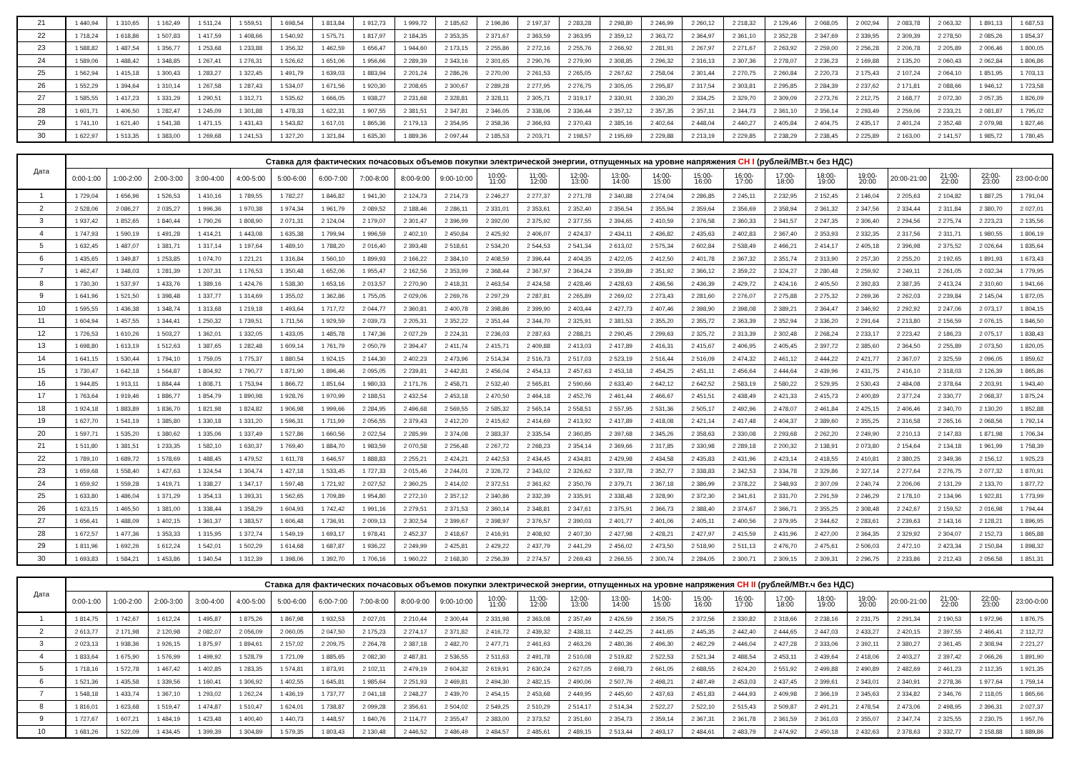| 21 | 1 440,94 | 1 310,65 | 1 162,49 | 1 511,24 | 1 559,51 | 1 698,54 | 1 813,84 | 1 912,73 | 1 999,72 | 2 185,62 | 2 196,86 | 2 197,37 | 2 283,28 | 2 298,80 | 2 246,99 | 2 260,12 | 2 218,32 | 2 129,46 | 2 068,05 | 2 002,94 | 2 083,78 | 2 063,32 | 1 891,13 | 1 687,53 |
| 22 | 1 718,24 | 1 618,86 | 1 507,83 | 1 417,59 | 1 408,66 | 1 540,92 | 1 575,71 | 1 817,97 | 2 184,35 | 2 353,35 | 2 371,67 | 2 363,59 | 2 363,95 | 2 359,12 | 2 363,72 | 2 364,97 | 2 361,10 | 2 352,28 | 2 347,69 | 2 339,95 | 2 309,39 | 2 278,50 | 2 085,26 | 1 854,37 |
| 23 | 1 588,82 | 1 487,54 | 1 356,77 | 1 253,68 | 1 233,88 | 1 356,32 | 1 462,59 | 1 656,47 | 1 944,60 | 2 173,15 | 2 255,86 | 2 272,16 | 2 255,76 | 2 266,92 | 2 281,91 | 2 267,97 | 2 271,67 | 2 263,92 | 2 259,00 | 2 256,28 | 2 206,78 | 2 205,89 | 2 006,46 | 1 800,05 |
| 24 | 1 589,06 | 1 488,42 | 1 348,85 | 1 267,41 | 1 276,31 | 1 526,62 | 1 651,06 | 1 956,66 | 2 289,39 | 2 343,16 | 2 301,65 | 2 290,76 | 2 279,90 | 2 308,85 | 2 296,32 | 2 316,13 | 2 307,36 | 2 278,07 | 2 236,23 | 2 169,88 | 2 135,20 | 2 060,43 | 2 062,84 | 1 806,86 |
| 25 | 1 562,94 | 1 415,18 | 1 300,43 | 1 283,27 | 1 322,45 | 1 491,79 | 1 639,03 | 1 883,94 | 2 201,24 | 2 286,26 | 2 270,00 | 2 261,53 | 2 265,05 | 2 267,62 | 2 258,04 | 2 301,44 | 2 270,75 | 2 260,84 | 2 220,73 | 2 175,43 | 2 107,24 | 2 064,10 | 1 851,95 | 1 703,13 |
| 26 | 1 552,29 | 1 394,64 | 1 310,14 | 1 267,58 | 1 287,43 | 1 534,07 | 1 671,56 | 1 920,30 | 2 208,65 | 2 300,67 | 2 289,28 | 2 277,95 | 2 276,75 | 2 305,05 | 2 295,87 | 2 317,54 | 2 303,81 | 2 295,85 | 2 284,39 | 2 237,62 | 2 171,81 | 2 088,66 | 1 946,12 | 1 723,58 |
| 27 | 1 585,55 | 1 417,23 | 1 331,29 | 1 290,51 | 1 312,71 | 1 535,62 | 1 666,05 | 1 938,27 | 2 231,68 | 2 328,81 | 2 328,11 | 2 305,71 | 2 319,17 | 2 330,91 | 2 330,20 | 2 334,25 | 2 329,70 | 2 309,09 | 2 273,76 | 2 212,75 | 2 168,77 | 2 072,30 | 2 057,35 | 1 826,09 |
| 28 | 1 601,71 | 1 406,50 | 1 282,47 | 1 245,09 | 1 301,88 | 1 478,33 | 1 622,31 | 1 907,55 | 2 381,51 | 2 347,81 | 2 346,05 | 2 338,06 | 2 336,44 | 2 357,12 | 2 357,35 | 2 357,11 | 2 344,73 | 2 361,10 | 2 356,14 | 2 293,49 | 2 259,06 | 2 233,21 | 2 081,87 | 1 795,02 |
| 29 | 1 741,10 | 1 621,40 | 1 541,38 | 1 471,15 | 1 431,43 | 1 543,82 | 1 617,01 | 1 865,36 | 2 179,13 | 2 354,95 | 2 358,36 | 2 366,93 | 2 370,43 | 2 385,16 | 2 402,64 | 2 448,04 | 2 440,27 | 2 405,84 | 2 404,75 | 2 435,17 | 2 401,24 | 2 352,48 | 2 079,98 | 1 827,46 |
| 30 | 1 622,97 | 1 513,35 | 1 383,00 | 1 269,68 | 1 241,53 | 1 327,20 | 1 321,84 | 1 635,30 | 1 889,36 | 2 097,44 | 2 185,53 | 2 203,71 | 2 198,57 | 2 195,69 | 2 229,88 | 2 213,19 | 2 229,85 | 2 238,29 | 2 238,45 | 2 225,89 | 2 163,00 | 2 141,57 | 1 985,72 | 1 780,45 |
| Дата | Ставка для фактических почасовых объемов покупки электрической энергии, отпущенных на уровне напряжения СН I (рублей/МВт.ч без НДС) | | | | | | | | | | | | | | | | | | | | | | | |
| --- | --- | --- | --- | --- | --- | --- | --- | --- | --- | --- | --- | --- | --- | --- | --- | --- | --- | --- | --- | --- | --- | --- | --- | --- |
| | 0:00-1:00 | 1:00-2:00 | 2:00-3:00 | 3:00-4:00 | 4:00-5:00 | 5:00-6:00 | 6:00-7:00 | 7:00-8:00 | 8:00-9:00 | 9:00-10:00 | 10:00- 11:00 | 11:00- 12:00 | 12:00- 13:00 | 13:00- 14:00 | 14:00- 15:00 | 15:00- 16:00 | 16:00- 17:00 | 17:00- 18:00 | 18:00- 19:00 | 19:00- 20:00 | 20:00-21:00 | 21:00- 22:00 | 22:00- 23:00 | 23:00-0:00 |
| 1 | 1 729,04 | 1 656,96 | 1 526,53 | 1 410,16 | 1 789,55 | 1 782,27 | 1 846,82 | 1 941,30 | 2 124,73 | 2 214,73 | 2 246,27 | 2 277,37 | 2 271,78 | 2 340,88 | 2 274,04 | 2 286,85 | 2 245,11 | 2 232,95 | 2 152,45 | 2 146,04 | 2 205,63 | 2 104,82 | 1 887,25 | 1 791,04 |
| 2 | 2 528,06 | 2 086,27 | 2 035,27 | 1 996,36 | 1 970,38 | 1 974,34 | 1 961,79 | 2 089,52 | 2 188,46 | 2 286,11 | 2 331,01 | 2 353,61 | 2 352,40 | 2 356,54 | 2 355,94 | 2 359,64 | 2 356,69 | 2 358,94 | 2 361,32 | 2 347,56 | 2 334,44 | 2 311,84 | 2 380,70 | 2 027,01 |
| 3 | 1 937,42 | 1 852,65 | 1 840,44 | 1 790,26 | 1 808,90 | 2 071,31 | 2 124,04 | 2 179,07 | 2 301,47 | 2 396,99 | 2 392,00 | 2 375,92 | 2 377,55 | 2 394,65 | 2 410,59 | 2 376,58 | 2 360,33 | 2 341,57 | 2 247,35 | 2 306,40 | 2 294,56 | 2 275,74 | 2 223,23 | 2 135,56 |
| 4 | 1 747,93 | 1 590,19 | 1 491,28 | 1 414,21 | 1 443,08 | 1 635,38 | 1 799,94 | 1 996,59 | 2 402,10 | 2 450,84 | 2 425,92 | 2 406,07 | 2 424,37 | 2 434,11 | 2 436,82 | 2 435,63 | 2 402,83 | 2 367,40 | 2 353,93 | 2 332,35 | 2 317,56 | 2 311,71 | 1 980,55 | 1 806,19 |
| 5 | 1 632,45 | 1 487,07 | 1 381,71 | 1 317,14 | 1 197,64 | 1 489,10 | 1 788,20 | 2 016,40 | 2 393,48 | 2 518,61 | 2 534,20 | 2 544,53 | 2 541,34 | 2 613,02 | 2 575,34 | 2 602,84 | 2 538,49 | 2 466,21 | 2 414,17 | 2 405,18 | 2 396,98 | 2 375,52 | 2 026,64 | 1 835,64 |
| 6 | 1 435,65 | 1 349,87 | 1 253,85 | 1 074,70 | 1 221,21 | 1 316,84 | 1 560,10 | 1 899,93 | 2 166,22 | 2 384,10 | 2 408,59 | 2 396,44 | 2 404,35 | 2 422,05 | 2 412,50 | 2 401,78 | 2 367,32 | 2 351,74 | 2 313,90 | 2 257,30 | 2 255,20 | 2 192,65 | 1 891,93 | 1 673,43 |
| 7 | 1 462,47 | 1 348,03 | 1 281,39 | 1 207,31 | 1 176,53 | 1 350,48 | 1 652,06 | 1 955,47 | 2 162,56 | 2 353,99 | 2 368,44 | 2 367,97 | 2 364,24 | 2 359,89 | 2 351,92 | 2 366,12 | 2 359,22 | 2 324,27 | 2 280,48 | 2 259,92 | 2 249,11 | 2 261,05 | 2 032,34 | 1 779,95 |
| 8 | 1 730,30 | 1 537,97 | 1 433,76 | 1 389,16 | 1 424,76 | 1 538,30 | 1 653,16 | 2 013,57 | 2 270,90 | 2 418,31 | 2 463,54 | 2 424,58 | 2 428,46 | 2 428,63 | 2 436,56 | 2 436,39 | 2 429,72 | 2 424,16 | 2 405,50 | 2 392,83 | 2 387,35 | 2 413,24 | 2 310,60 | 1 941,66 |
| 9 | 1 641,96 | 1 521,50 | 1 398,48 | 1 337,77 | 1 314,69 | 1 355,02 | 1 362,86 | 1 755,05 | 2 029,06 | 2 269,76 | 2 297,29 | 2 287,81 | 2 265,89 | 2 269,02 | 2 273,43 | 2 281,60 | 2 276,07 | 2 275,88 | 2 275,32 | 2 269,36 | 2 262,03 | 2 239,84 | 2 145,04 | 1 872,05 |
| 10 | 1 595,55 | 1 436,38 | 1 348,74 | 1 313,68 | 1 219,18 | 1 493,64 | 1 717,72 | 2 044,77 | 2 360,81 | 2 400,78 | 2 398,86 | 2 399,90 | 2 403,44 | 2 427,73 | 2 407,46 | 2 398,90 | 2 398,08 | 2 389,21 | 2 364,47 | 2 346,92 | 2 292,92 | 2 247,06 | 2 073,17 | 1 804,15 |
| 11 | 1 604,94 | 1 457,55 | 1 344,41 | 1 250,32 | 1 739,51 | 1 711,56 | 1 929,59 | 2 039,73 | 2 205,31 | 2 352,22 | 2 351,44 | 2 344,70 | 2 325,91 | 2 381,53 | 2 355,20 | 2 355,72 | 2 363,39 | 2 352,94 | 2 336,20 | 2 291,64 | 2 213,80 | 2 156,59 | 2 076,15 | 1 846,50 |
| 12 | 1 726,53 | 1 610,26 | 1 503,27 | 1 362,01 | 1 332,05 | 1 433,05 | 1 485,78 | 1 747,36 | 2 027,29 | 2 224,31 | 2 236,03 | 2 287,63 | 2 288,21 | 2 290,45 | 2 299,63 | 2 325,72 | 2 313,39 | 2 302,48 | 2 268,24 | 2 233,17 | 2 223,42 | 2 186,23 | 2 075,17 | 1 838,43 |
| 13 | 1 698,80 | 1 613,19 | 1 512,63 | 1 387,65 | 1 282,48 | 1 609,14 | 1 761,79 | 2 050,79 | 2 394,47 | 2 411,74 | 2 415,71 | 2 409,88 | 2 413,03 | 2 417,89 | 2 416,31 | 2 415,67 | 2 406,95 | 2 405,45 | 2 397,72 | 2 385,60 | 2 364,50 | 2 255,89 | 2 073,50 | 1 820,05 |
| 14 | 1 641,15 | 1 530,44 | 1 794,10 | 1 759,05 | 1 775,37 | 1 880,54 | 1 924,15 | 2 144,30 | 2 402,23 | 2 473,96 | 2 514,34 | 2 516,73 | 2 517,03 | 2 523,19 | 2 516,44 | 2 516,09 | 2 474,32 | 2 461,12 | 2 444,22 | 2 421,77 | 2 367,07 | 2 325,59 | 2 096,05 | 1 859,62 |
| 15 | 1 730,47 | 1 642,18 | 1 564,87 | 1 804,92 | 1 790,77 | 1 871,90 | 1 896,46 | 2 095,05 | 2 239,81 | 2 442,81 | 2 456,04 | 2 454,13 | 2 457,63 | 2 453,18 | 2 454,25 | 2 451,11 | 2 456,64 | 2 444,64 | 2 439,96 | 2 431,75 | 2 416,10 | 2 318,03 | 2 126,39 | 1 865,86 |
| 16 | 1 944,85 | 1 913,11 | 1 884,44 | 1 808,71 | 1 753,94 | 1 866,72 | 1 851,64 | 1 980,33 | 2 171,76 | 2 458,71 | 2 532,40 | 2 565,81 | 2 590,66 | 2 633,40 | 2 642,12 | 2 642,52 | 2 583,19 | 2 580,22 | 2 529,95 | 2 530,43 | 2 484,08 | 2 378,64 | 2 203,91 | 1 943,40 |
| 17 | 1 763,64 | 1 919,46 | 1 886,77 | 1 854,79 | 1 890,98 | 1 928,76 | 1 970,99 | 2 188,51 | 2 432,54 | 2 453,18 | 2 470,50 | 2 464,18 | 2 452,76 | 2 461,44 | 2 466,67 | 2 451,51 | 2 438,49 | 2 421,33 | 2 415,73 | 2 400,89 | 2 377,24 | 2 330,77 | 2 068,37 | 1 875,24 |
| 18 | 1 924,18 | 1 883,89 | 1 836,70 | 1 821,98 | 1 824,82 | 1 906,98 | 1 999,66 | 2 284,95 | 2 496,68 | 2 569,55 | 2 585,32 | 2 565,14 | 2 558,51 | 2 557,95 | 2 531,36 | 2 505,17 | 2 492,96 | 2 478,07 | 2 461,84 | 2 425,15 | 2 406,46 | 2 340,70 | 2 130,20 | 1 852,88 |
| 19 | 1 627,70 | 1 541,19 | 1 385,80 | 1 330,18 | 1 331,20 | 1 596,31 | 1 711,99 | 2 056,55 | 2 379,43 | 2 412,20 | 2 415,62 | 2 414,69 | 2 413,92 | 2 417,89 | 2 418,08 | 2 421,14 | 2 417,48 | 2 404,37 | 2 389,60 | 2 355,25 | 2 316,58 | 2 265,16 | 2 068,56 | 1 792,14 |
| 20 | 1 597,71 | 1 535,20 | 1 380,62 | 1 335,06 | 1 337,49 | 1 527,86 | 1 660,56 | 2 022,54 | 2 285,99 | 2 374,08 | 2 383,37 | 2 335,54 | 2 360,85 | 2 397,68 | 2 345,26 | 2 358,63 | 2 330,08 | 2 293,68 | 2 262,20 | 2 249,90 | 2 210,13 | 2 147,83 | 1 871,98 | 1 706,34 |
| 21 | 1 511,80 | 1 381,51 | 1 233,35 | 1 582,10 | 1 630,37 | 1 769,40 | 1 884,70 | 1 983,59 | 2 070,58 | 2 256,48 | 2 267,72 | 2 268,23 | 2 354,14 | 2 369,66 | 2 317,85 | 2 330,98 | 2 289,18 | 2 200,32 | 2 138,91 | 2 073,80 | 2 154,64 | 2 134,18 | 1 961,99 | 1 758,39 |
| 22 | 1 789,10 | 1 689,72 | 1 578,69 | 1 488,45 | 1 479,52 | 1 611,78 | 1 646,57 | 1 888,83 | 2 255,21 | 2 424,21 | 2 442,53 | 2 434,45 | 2 434,81 | 2 429,98 | 2 434,58 | 2 435,83 | 2 431,96 | 2 423,14 | 2 418,55 | 2 410,81 | 2 380,25 | 2 349,36 | 2 156,12 | 1 925,23 |
| 23 | 1 659,68 | 1 558,40 | 1 427,63 | 1 324,54 | 1 304,74 | 1 427,18 | 1 533,45 | 1 727,33 | 2 015,46 | 2 244,01 | 2 326,72 | 2 343,02 | 2 326,62 | 2 337,78 | 2 352,77 | 2 338,83 | 2 342,53 | 2 334,78 | 2 329,86 | 2 327,14 | 2 277,64 | 2 276,75 | 2 077,32 | 1 870,91 |
| 24 | 1 659,92 | 1 559,28 | 1 419,71 | 1 338,27 | 1 347,17 | 1 597,48 | 1 721,92 | 2 027,52 | 2 360,25 | 2 414,02 | 2 372,51 | 2 361,62 | 2 350,76 | 2 379,71 | 2 367,18 | 2 386,99 | 2 378,22 | 2 348,93 | 2 307,09 | 2 240,74 | 2 206,06 | 2 131,29 | 2 133,70 | 1 877,72 |
| 25 | 1 633,80 | 1 486,04 | 1 371,29 | 1 354,13 | 1 393,31 | 1 562,65 | 1 709,89 | 1 954,80 | 2 272,10 | 2 357,12 | 2 340,86 | 2 332,39 | 2 335,91 | 2 338,48 | 2 328,90 | 2 372,30 | 2 341,61 | 2 331,70 | 2 291,59 | 2 246,29 | 2 178,10 | 2 134,96 | 1 922,81 | 1 773,99 |
| 26 | 1 623,15 | 1 465,50 | 1 381,00 | 1 338,44 | 1 358,29 | 1 604,93 | 1 742,42 | 1 991,16 | 2 279,51 | 2 371,53 | 2 360,14 | 2 348,81 | 2 347,61 | 2 375,91 | 2 366,73 | 2 388,40 | 2 374,67 | 2 366,71 | 2 355,25 | 2 308,48 | 2 242,67 | 2 159,52 | 2 016,98 | 1 794,44 |
| 27 | 1 656,41 | 1 488,09 | 1 402,15 | 1 361,37 | 1 383,57 | 1 606,48 | 1 736,91 | 2 009,13 | 2 302,54 | 2 399,67 | 2 398,97 | 2 376,57 | 2 390,03 | 2 401,77 | 2 401,06 | 2 405,11 | 2 400,56 | 2 379,95 | 2 344,62 | 2 283,61 | 2 239,63 | 2 143,16 | 2 128,21 | 1 896,95 |
| 28 | 1 672,57 | 1 477,36 | 1 353,33 | 1 315,95 | 1 372,74 | 1 549,19 | 1 693,17 | 1 978,41 | 2 452,37 | 2 418,67 | 2 416,91 | 2 408,92 | 2 407,30 | 2 427,98 | 2 428,21 | 2 427,97 | 2 415,59 | 2 431,96 | 2 427,00 | 2 364,35 | 2 329,92 | 2 304,07 | 2 152,73 | 1 865,88 |
| 29 | 1 811,96 | 1 692,26 | 1 612,24 | 1 542,01 | 1 502,29 | 1 614,68 | 1 687,87 | 1 936,22 | 2 249,99 | 2 425,81 | 2 429,22 | 2 437,79 | 2 441,29 | 2 456,02 | 2 473,50 | 2 518,90 | 2 511,13 | 2 476,70 | 2 475,61 | 2 506,03 | 2 472,10 | 2 423,34 | 2 150,84 | 1 898,32 |
| 30 | 1 693,83 | 1 584,21 | 1 453,86 | 1 340,54 | 1 312,39 | 1 398,06 | 1 392,70 | 1 706,16 | 1 960,22 | 2 168,30 | 2 256,39 | 2 274,57 | 2 269,43 | 2 266,55 | 2 300,74 | 2 284,05 | 2 300,71 | 2 309,15 | 2 309,31 | 2 296,75 | 2 233,86 | 2 212,43 | 2 056,58 | 1 851,31 |
| Дата | Ставка для фактических почасовых объемов покупки электрической энергии, отпущенных на уровне напряжения СН II (рублей/МВт.ч без НДС) | | | | | | | | | | | | | | | | | | | | | | | |
| --- | --- | --- | --- | --- | --- | --- | --- | --- | --- | --- | --- | --- | --- | --- | --- | --- | --- | --- | --- | --- | --- | --- | --- | --- |
| | 0:00-1:00 | 1:00-2:00 | 2:00-3:00 | 3:00-4:00 | 4:00-5:00 | 5:00-6:00 | 6:00-7:00 | 7:00-8:00 | 8:00-9:00 | 9:00-10:00 | 10:00- 11:00 | 11:00- 12:00 | 12:00- 13:00 | 13:00- 14:00 | 14:00- 15:00 | 15:00- 16:00 | 16:00- 17:00 | 17:00- 18:00 | 18:00- 19:00 | 19:00- 20:00 | 20:00-21:00 | 21:00- 22:00 | 22:00- 23:00 | 23:00-0:00 |
| 1 | 1 814,75 | 1 742,67 | 1 612,24 | 1 495,87 | 1 875,26 | 1 867,98 | 1 932,53 | 2 027,01 | 2 210,44 | 2 300,44 | 2 331,98 | 2 363,08 | 2 357,49 | 2 426,59 | 2 359,75 | 2 372,56 | 2 330,82 | 2 318,66 | 2 238,16 | 2 231,75 | 2 291,34 | 2 190,53 | 1 972,96 | 1 876,75 |
| 2 | 2 613,77 | 2 171,98 | 2 120,98 | 2 082,07 | 2 056,09 | 2 060,05 | 2 047,50 | 2 175,23 | 2 274,17 | 2 371,82 | 2 416,72 | 2 439,32 | 2 438,11 | 2 442,25 | 2 441,65 | 2 445,35 | 2 442,40 | 2 444,65 | 2 447,03 | 2 433,27 | 2 420,15 | 2 397,55 | 2 466,41 | 2 112,72 |
| 3 | 2 023,13 | 1 938,36 | 1 926,15 | 1 875,97 | 1 894,61 | 2 157,02 | 2 209,75 | 2 264,78 | 2 387,18 | 2 482,70 | 2 477,71 | 2 461,63 | 2 463,26 | 2 480,36 | 2 496,30 | 2 462,29 | 2 446,04 | 2 427,28 | 2 333,06 | 2 392,11 | 2 380,27 | 2 361,45 | 2 308,94 | 2 221,27 |
| 4 | 1 833,64 | 1 675,90 | 1 576,99 | 1 499,92 | 1 528,79 | 1 721,09 | 1 885,65 | 2 082,30 | 2 487,81 | 2 536,55 | 2 511,63 | 2 491,78 | 2 510,08 | 2 519,82 | 2 522,53 | 2 521,34 | 2 488,54 | 2 453,11 | 2 439,64 | 2 418,06 | 2 403,27 | 2 397,42 | 2 066,26 | 1 891,90 |
| 5 | 1 718,16 | 1 572,78 | 1 467,42 | 1 402,85 | 1 283,35 | 1 574,81 | 1 873,91 | 2 102,11 | 2 479,19 | 2 604,32 | 2 619,91 | 2 630,24 | 2 627,05 | 2 698,73 | 2 661,05 | 2 688,55 | 2 624,20 | 2 551,92 | 2 499,88 | 2 490,89 | 2 482,69 | 2 461,23 | 2 112,35 | 1 921,35 |
| 6 | 1 521,36 | 1 435,58 | 1 339,56 | 1 160,41 | 1 306,92 | 1 402,55 | 1 645,81 | 1 985,64 | 2 251,93 | 2 469,81 | 2 494,30 | 2 482,15 | 2 490,06 | 2 507,76 | 2 498,21 | 2 487,49 | 2 453,03 | 2 437,45 | 2 399,61 | 2 343,01 | 2 340,91 | 2 278,36 | 1 977,64 | 1 759,14 |
| 7 | 1 548,18 | 1 433,74 | 1 367,10 | 1 293,02 | 1 262,24 | 1 436,19 | 1 737,77 | 2 041,18 | 2 248,27 | 2 439,70 | 2 454,15 | 2 453,68 | 2 449,95 | 2 445,60 | 2 437,63 | 2 451,83 | 2 444,93 | 2 409,98 | 2 366,19 | 2 345,63 | 2 334,82 | 2 346,76 | 2 118,05 | 1 865,66 |
| 8 | 1 816,01 | 1 623,68 | 1 519,47 | 1 474,87 | 1 510,47 | 1 624,01 | 1 738,87 | 2 099,28 | 2 356,61 | 2 504,02 | 2 549,25 | 2 510,29 | 2 514,17 | 2 514,34 | 2 522,27 | 2 522,10 | 2 515,43 | 2 509,87 | 2 491,21 | 2 478,54 | 2 473,06 | 2 498,95 | 2 396,31 | 2 027,37 |
| 9 | 1 727,67 | 1 607,21 | 1 484,19 | 1 423,48 | 1 400,40 | 1 440,73 | 1 448,57 | 1 840,76 | 2 114,77 | 2 355,47 | 2 383,00 | 2 373,52 | 2 351,60 | 2 354,73 | 2 359,14 | 2 367,31 | 2 361,78 | 2 361,59 | 2 361,03 | 2 355,07 | 2 347,74 | 2 325,55 | 2 230,75 | 1 957,76 |
| 10 | 1 681,26 | 1 522,09 | 1 434,45 | 1 399,39 | 1 304,89 | 1 579,35 | 1 803,43 | 2 130,48 | 2 446,52 | 2 486,49 | 2 484,57 | 2 485,61 | 2 489,15 | 2 513,44 | 2 493,17 | 2 484,61 | 2 483,79 | 2 474,92 | 2 450,18 | 2 432,63 | 2 378,63 | 2 332,77 | 2 158,88 | 1 889,86 |